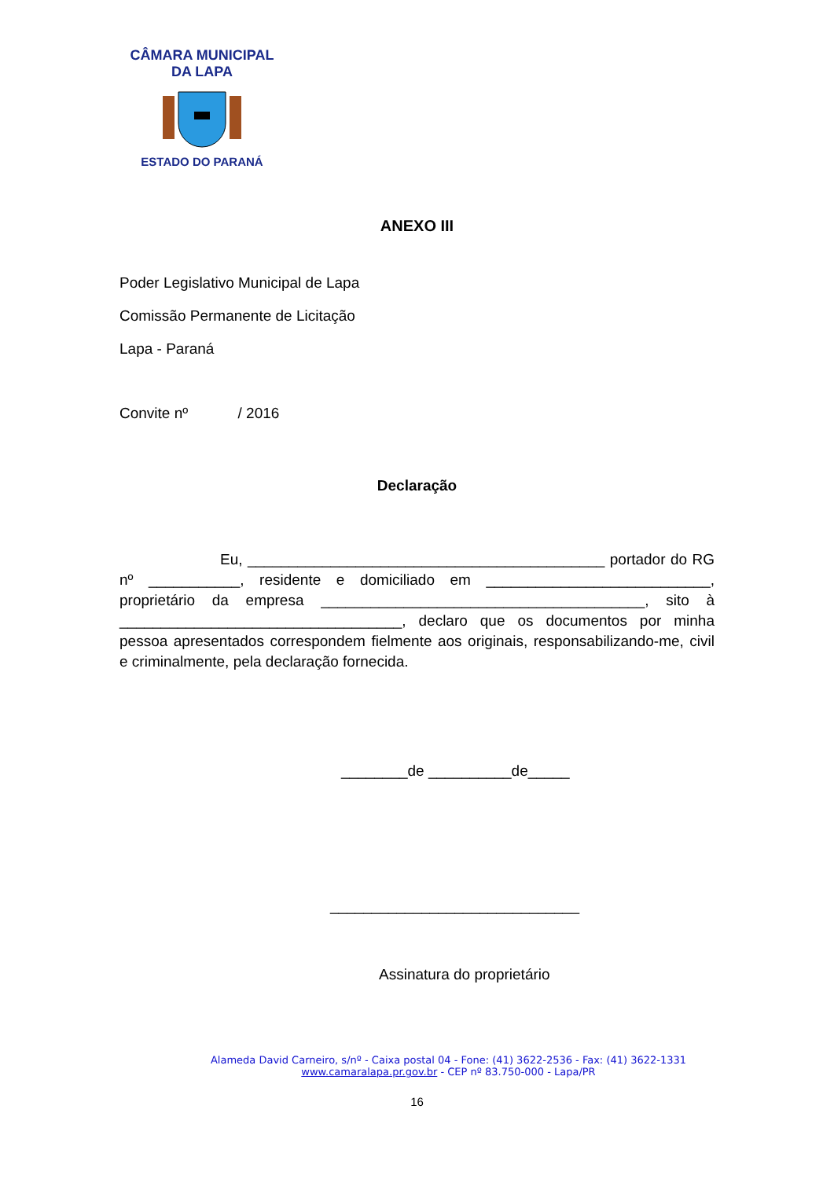CÂMARA MUNICIPAL DA LAPA
ESTADO DO PARANÁ
ANEXO III
Poder Legislativo Municipal de Lapa
Comissão Permanente de Licitação
Lapa - Paraná
Convite nº / 2016
Declaração
Eu, ___________________________________________ portador do RG nº ___________, residente e domiciliado em ___________________________, proprietário da empresa _______________________________________, sito à __________________________________, declaro que os documentos por minha pessoa apresentados correspondem fielmente aos originais, responsabilizando-me, civil e criminalmente, pela declaração fornecida.
________de __________de_____
______________________________
Assinatura do proprietário
Alameda David Carneiro, s/nº - Caixa postal 04 - Fone: (41) 3622-2536 - Fax: (41) 3622-1331
www.camaralapa.pr.gov.br - CEP nº 83.750-000 - Lapa/PR
16